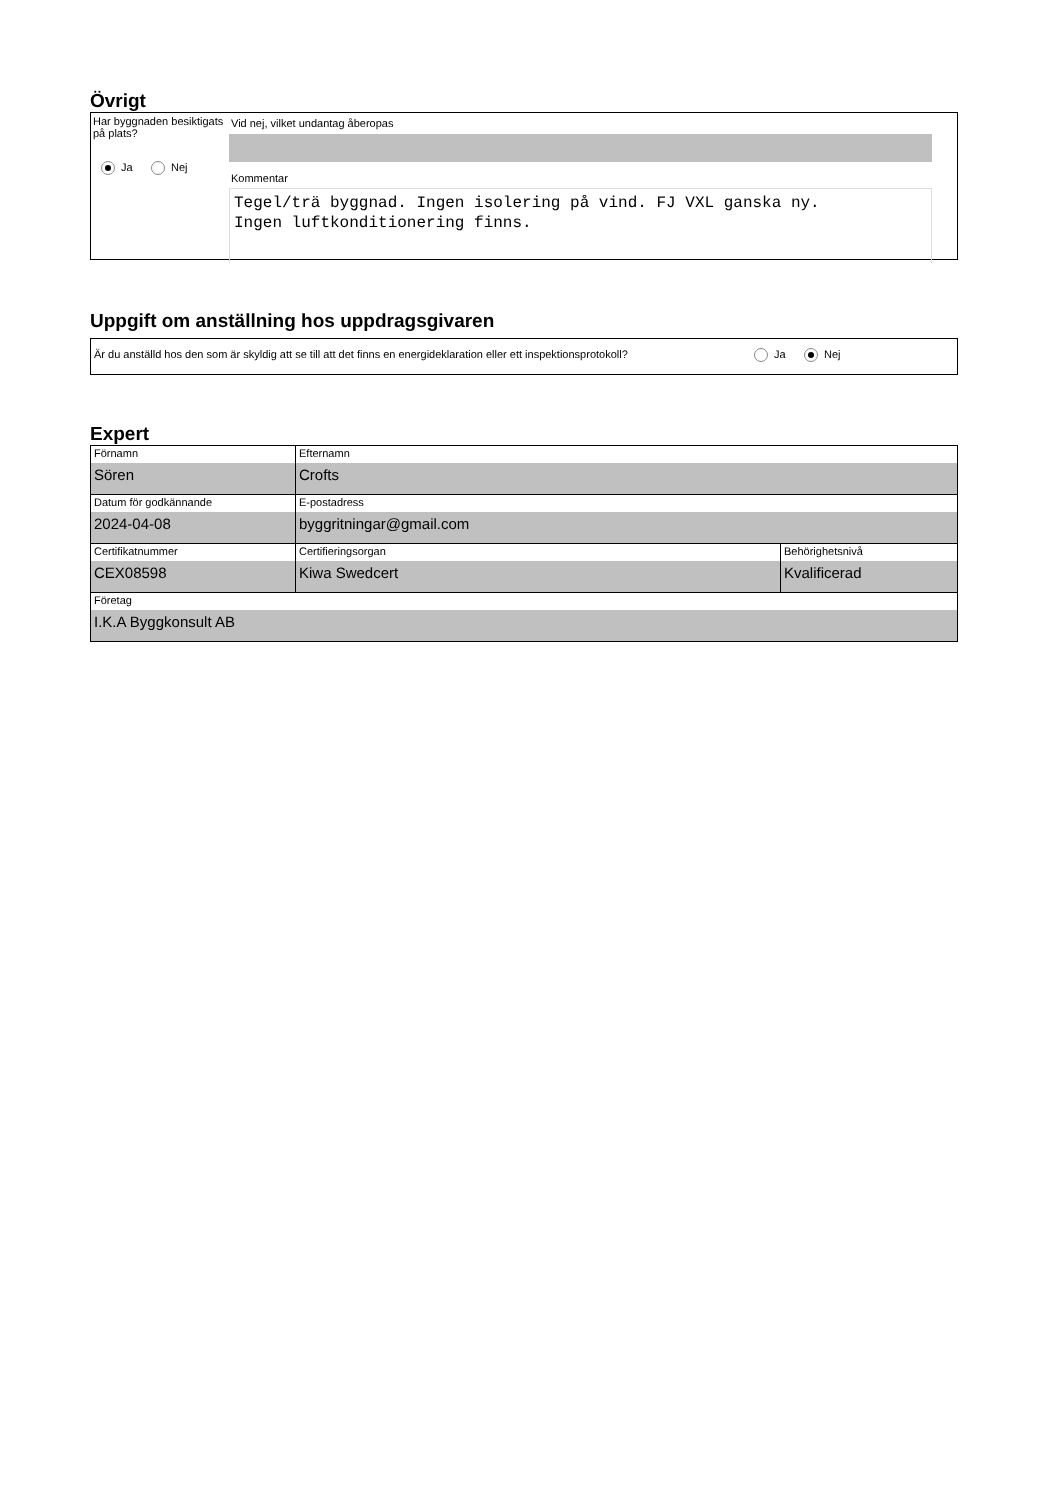Övrigt
Har byggnaden besiktigats på plats?
Ja Nej
Vid nej, vilket undantag åberopas
Kommentar
Tegel/trä byggnad. Ingen isolering på vind. FJ VXL ganska ny.
Ingen luftkonditionering finns.
Uppgift om anställning hos uppdragsgivaren
Är du anställd hos den som är skyldig att se till att det finns en energideklaration eller ett inspektionsprotokoll?
Ja Nej
Expert
| Förnamn Sören | Efternamn Crofts | |
| Datum för godkännande 2024-04-08 | E-postadress byggritningar@gmail.com | |
| Certifikatnummer CEX08598 | Certifieringsorgan Kiwa Swedcert | Behörighetsnivå Kvalificerad |
| Företag I.K.A Byggkonsult AB | | |